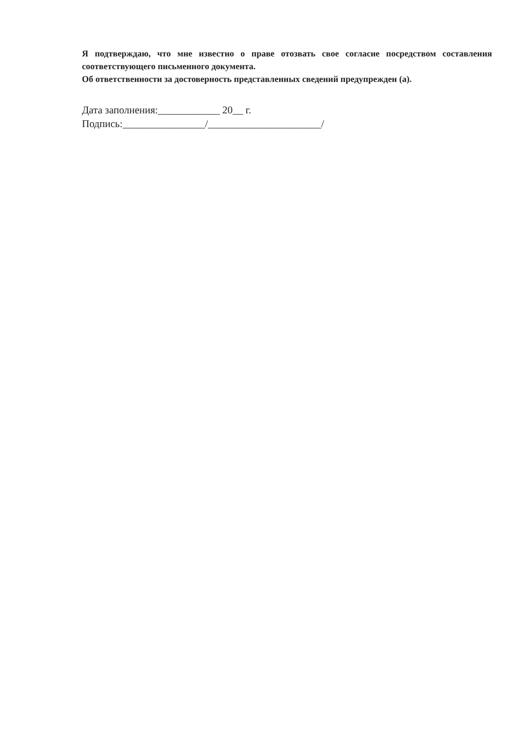Я подтверждаю, что мне известно о праве отозвать свое согласие посредством составления соответствующего письменного документа.
Об ответственности за достоверность представленных сведений предупрежден (а).
Дата заполнения:____________ 20__ г.
Подпись:________________/______________________/